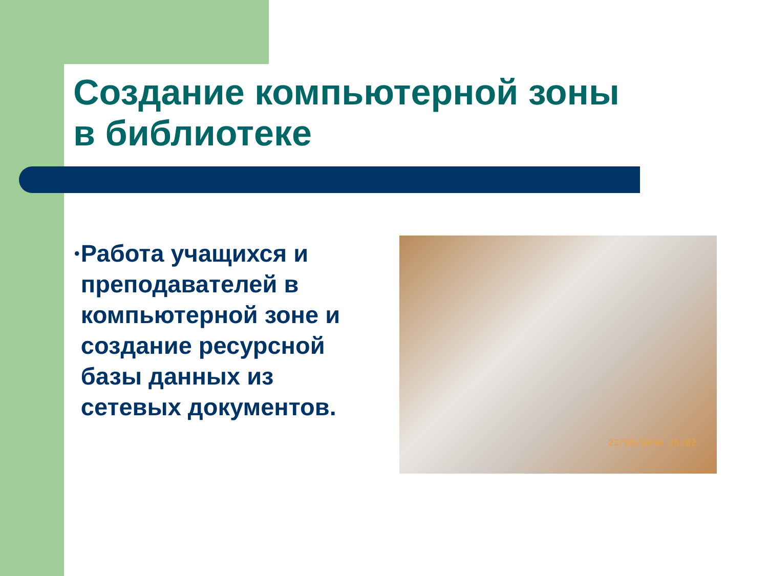Создание компьютерной зоны
в библиотеке
•
Работа учащихся и преподавателей в компьютерной зоне и создание ресурсной базы данных из сетевых документов.
22/09/2010 15:02